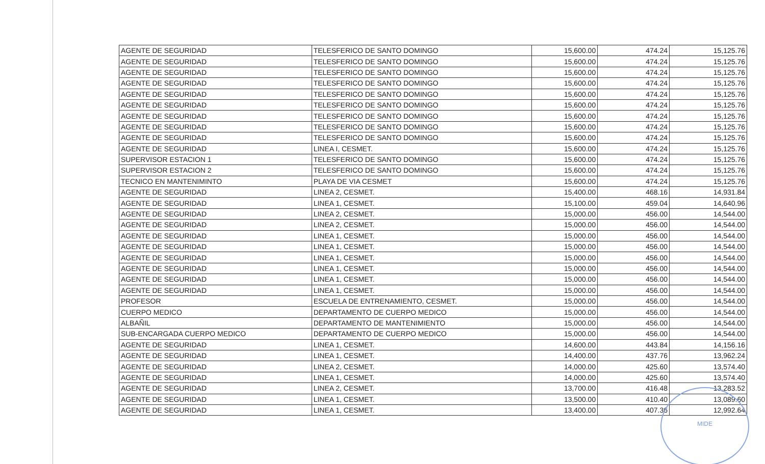| AGENTE DE SEGURIDAD | TELESFERICO DE SANTO DOMINGO | 15,600.00 | 474.24 | 15,125.76 |
| AGENTE DE SEGURIDAD | TELESFERICO DE SANTO DOMINGO | 15,600.00 | 474.24 | 15,125.76 |
| AGENTE DE SEGURIDAD | TELESFERICO DE SANTO DOMINGO | 15,600.00 | 474.24 | 15,125.76 |
| AGENTE DE SEGURIDAD | TELESFERICO DE SANTO DOMINGO | 15,600.00 | 474.24 | 15,125.76 |
| AGENTE DE SEGURIDAD | TELESFERICO DE SANTO DOMINGO | 15,600.00 | 474.24 | 15,125.76 |
| AGENTE DE SEGURIDAD | TELESFERICO DE SANTO DOMINGO | 15,600.00 | 474.24 | 15,125.76 |
| AGENTE DE SEGURIDAD | TELESFERICO DE SANTO DOMINGO | 15,600.00 | 474.24 | 15,125.76 |
| AGENTE DE SEGURIDAD | TELESFERICO DE SANTO DOMINGO | 15,600.00 | 474.24 | 15,125.76 |
| AGENTE DE SEGURIDAD | TELESFERICO DE SANTO DOMINGO | 15,600.00 | 474.24 | 15,125.76 |
| AGENTE DE SEGURIDAD | LINEA I, CESMET. | 15,600.00 | 474.24 | 15,125.76 |
| SUPERVISOR ESTACION 1 | TELESFERICO DE SANTO DOMINGO | 15,600.00 | 474.24 | 15,125.76 |
| SUPERVISOR ESTACION 2 | TELESFERICO DE SANTO DOMINGO | 15,600.00 | 474.24 | 15,125.76 |
| TECNICO EN MANTENIMINTO | PLAYA DE VIA CESMET | 15,600.00 | 474.24 | 15,125.76 |
| AGENTE DE SEGURIDAD | LINEA 2, CESMET. | 15,400.00 | 468.16 | 14,931.84 |
| AGENTE DE SEGURIDAD | LINEA 1, CESMET. | 15,100.00 | 459.04 | 14,640.96 |
| AGENTE DE SEGURIDAD | LINEA 2, CESMET. | 15,000.00 | 456.00 | 14,544.00 |
| AGENTE DE SEGURIDAD | LINEA 2, CESMET. | 15,000.00 | 456.00 | 14,544.00 |
| AGENTE DE SEGURIDAD | LINEA 1, CESMET. | 15,000.00 | 456.00 | 14,544.00 |
| AGENTE DE SEGURIDAD | LINEA 1, CESMET. | 15,000.00 | 456.00 | 14,544.00 |
| AGENTE DE SEGURIDAD | LINEA 1, CESMET. | 15,000.00 | 456.00 | 14,544.00 |
| AGENTE DE SEGURIDAD | LINEA 1, CESMET. | 15,000.00 | 456.00 | 14,544.00 |
| AGENTE DE SEGURIDAD | LINEA 1, CESMET. | 15,000.00 | 456.00 | 14,544.00 |
| AGENTE DE SEGURIDAD | LINEA 1, CESMET. | 15,000.00 | 456.00 | 14,544.00 |
| PROFESOR | ESCUELA DE ENTRENAMIENTO, CESMET. | 15,000.00 | 456.00 | 14,544.00 |
| CUERPO MEDICO | DEPARTAMENTO DE CUERPO MEDICO | 15,000.00 | 456.00 | 14,544.00 |
| ALBAÑIL | DEPARTAMENTO DE MANTENIMIENTO | 15,000.00 | 456.00 | 14,544.00 |
| SUB-ENCARGADA CUERPO MEDICO | DEPARTAMENTO DE CUERPO MEDICO | 15,000.00 | 456.00 | 14,544.00 |
| AGENTE DE SEGURIDAD | LINEA 1, CESMET. | 14,600.00 | 443.84 | 14,156.16 |
| AGENTE DE SEGURIDAD | LINEA 1, CESMET. | 14,400.00 | 437.76 | 13,962.24 |
| AGENTE DE SEGURIDAD | LINEA 2, CESMET. | 14,000.00 | 425.60 | 13,574.40 |
| AGENTE DE SEGURIDAD | LINEA 1, CESMET. | 14,000.00 | 425.60 | 13,574.40 |
| AGENTE DE SEGURIDAD | LINEA 2, CESMET. | 13,700.00 | 416.48 | 13,283.52 |
| AGENTE DE SEGURIDAD | LINEA 1, CESMET. | 13,500.00 | 410.40 | 13,089.60 |
| AGENTE DE SEGURIDAD | LINEA 1, CESMET. | 13,400.00 | 407.36 | 12,992.64 |
MIDE